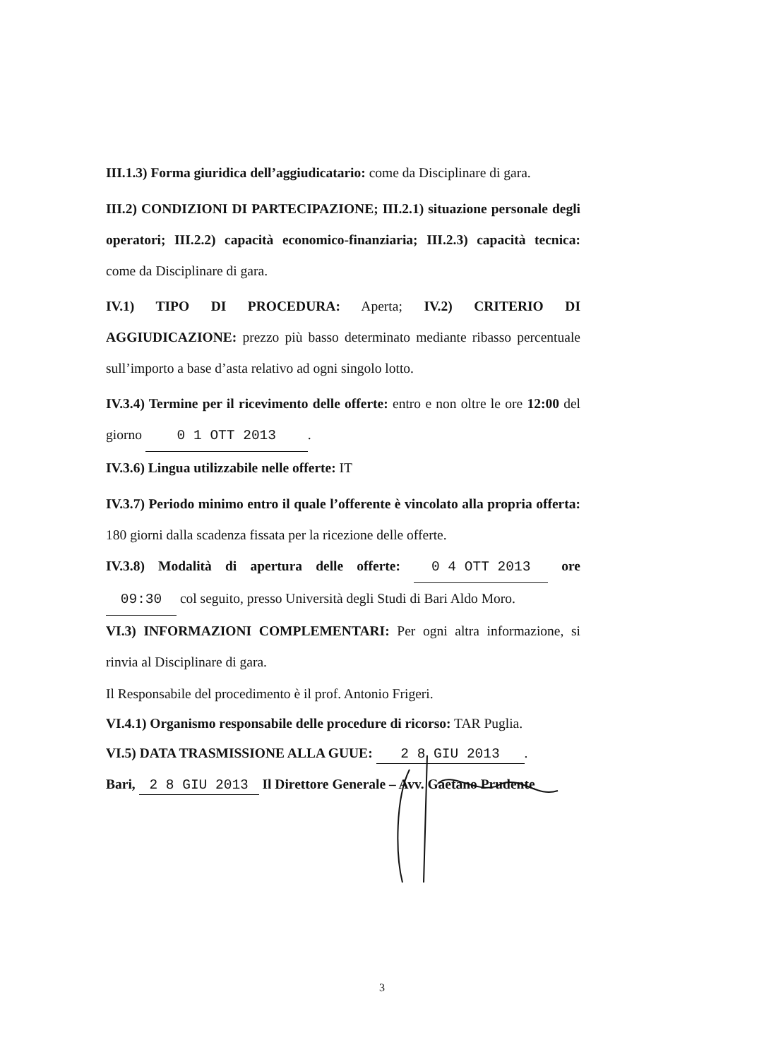III.1.3) Forma giuridica dell’aggiudicatario: come da Disciplinare di gara.
III.2) CONDIZIONI DI PARTECIPAZIONE; III.2.1) situazione personale degli operatori; III.2.2) capacità economico-finanziaria; III.2.3) capacità tecnica: come da Disciplinare di gara.
IV.1) TIPO DI PROCEDURA: Aperta; IV.2) CRITERIO DI AGGIUDICAZIONE: prezzo più basso determinato mediante ribasso percentuale sull’importo a base d’asta relativo ad ogni singolo lotto.
IV.3.4) Termine per il ricevimento delle offerte: entro e non oltre le ore 12:00 del giorno 0 1 OTT 2013.
IV.3.6) Lingua utilizzabile nelle offerte: IT
IV.3.7) Periodo minimo entro il quale l’offerente è vincolato alla propria offerta: 180 giorni dalla scadenza fissata per la ricezione delle offerte.
IV.3.8) Modalità di apertura delle offerte: 0 4 OTT 2013 ore 09:30 col seguito, presso Università degli Studi di Bari Aldo Moro.
VI.3) INFORMAZIONI COMPLEMENTARI: Per ogni altra informazione, si rinvia al Disciplinare di gara.
Il Responsabile del procedimento è il prof. Antonio Frigeri.
VI.4.1) Organismo responsabile delle procedure di ricorso: TAR Puglia.
VI.5) DATA TRASMISSIONE ALLA GUUE: 2 8 GIU 2013.
Bari, 2 8 GIU 2013 Il Direttore Generale – Avv. Gaetano Prudente
3